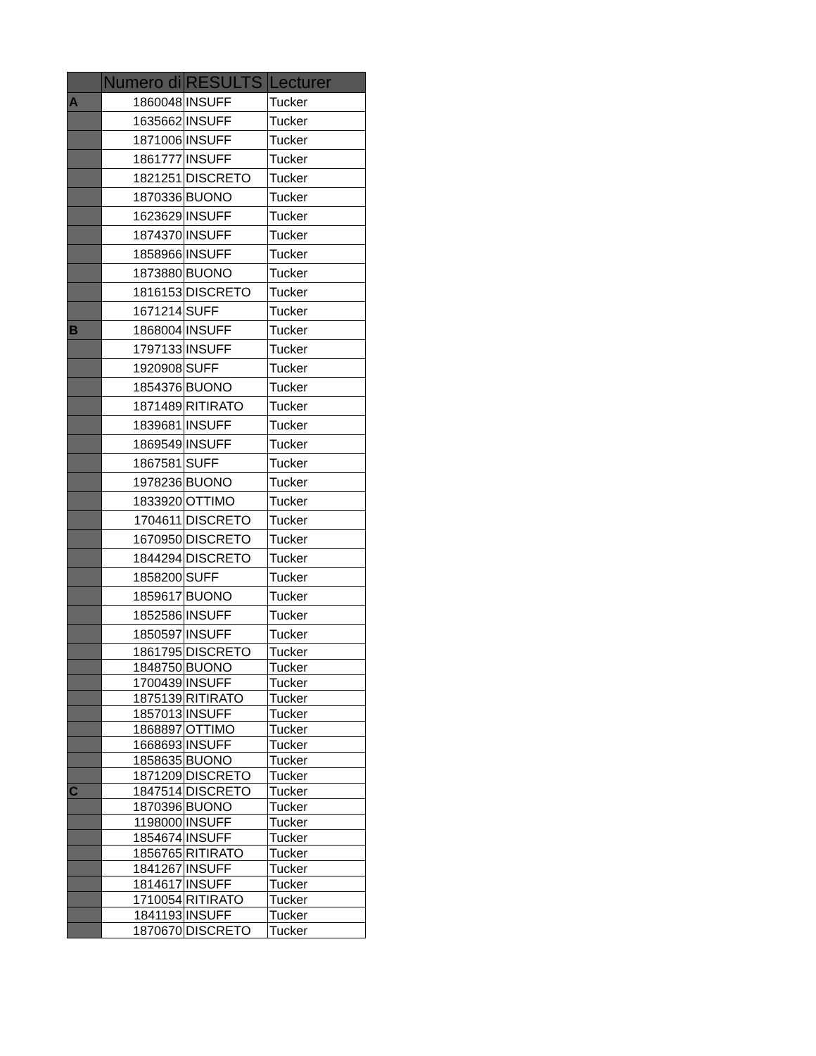| | Numero di | RESULTS | Lecturer |
| --- | --- | --- | --- |
| A | 1860048 | INSUFF | Tucker |
| | 1635662 | INSUFF | Tucker |
| | 1871006 | INSUFF | Tucker |
| | 1861777 | INSUFF | Tucker |
| | 1821251 | DISCRETO | Tucker |
| | 1870336 | BUONO | Tucker |
| | 1623629 | INSUFF | Tucker |
| | 1874370 | INSUFF | Tucker |
| | 1858966 | INSUFF | Tucker |
| | 1873880 | BUONO | Tucker |
| | 1816153 | DISCRETO | Tucker |
| | 1671214 | SUFF | Tucker |
| B | 1868004 | INSUFF | Tucker |
| | 1797133 | INSUFF | Tucker |
| | 1920908 | SUFF | Tucker |
| | 1854376 | BUONO | Tucker |
| | 1871489 | RITIRATO | Tucker |
| | 1839681 | INSUFF | Tucker |
| | 1869549 | INSUFF | Tucker |
| | 1867581 | SUFF | Tucker |
| | 1978236 | BUONO | Tucker |
| | 1833920 | OTTIMO | Tucker |
| | 1704611 | DISCRETO | Tucker |
| | 1670950 | DISCRETO | Tucker |
| | 1844294 | DISCRETO | Tucker |
| | 1858200 | SUFF | Tucker |
| | 1859617 | BUONO | Tucker |
| | 1852586 | INSUFF | Tucker |
| | 1850597 | INSUFF | Tucker |
| | 1861795 | DISCRETO | Tucker |
| | 1848750 | BUONO | Tucker |
| | 1700439 | INSUFF | Tucker |
| | 1875139 | RITIRATO | Tucker |
| | 1857013 | INSUFF | Tucker |
| | 1868897 | OTTIMO | Tucker |
| | 1668693 | INSUFF | Tucker |
| | 1858635 | BUONO | Tucker |
| | 1871209 | DISCRETO | Tucker |
| C | 1847514 | DISCRETO | Tucker |
| | 1870396 | BUONO | Tucker |
| | 1198000 | INSUFF | Tucker |
| | 1854674 | INSUFF | Tucker |
| | 1856765 | RITIRATO | Tucker |
| | 1841267 | INSUFF | Tucker |
| | 1814617 | INSUFF | Tucker |
| | 1710054 | RITIRATO | Tucker |
| | 1841193 | INSUFF | Tucker |
| | 1870670 | DISCRETO | Tucker |